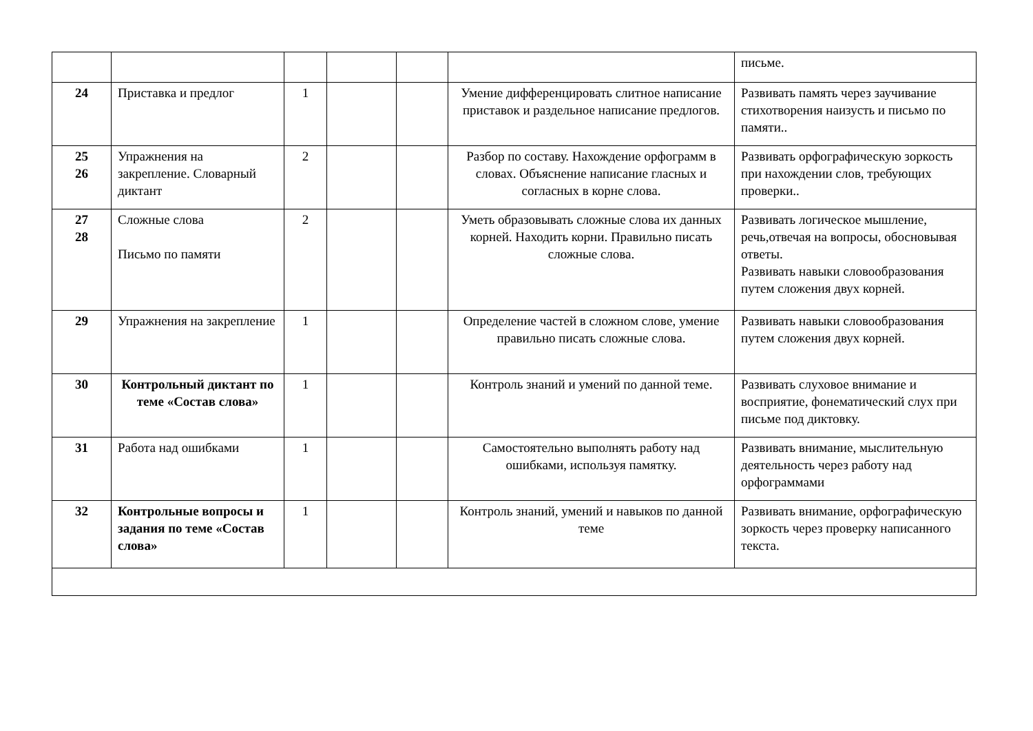| | | | | | | письме. |
| 24 | Приставка и предлог | 1 | | | Умение дифференцировать слитное написание приставок и раздельное написание предлогов. | Развивать память через заучивание стихотворения наизусть и письмо по памяти.. |
| 25 26 | Упражнения на закрепление. Словарный диктант | 2 | | | Разбор по составу. Нахождение орфограмм в словах. Объяснение написание гласных и согласных в корне слова. | Развивать орфографическую зоркость при нахождении слов, требующих проверки.. |
| 27 28 | Сложные слова Письмо по памяти | 2 | | | Уметь образовывать сложные слова их данных корней. Находить корни. Правильно писать сложные слова. | Развивать логическое мышление, речь,отвечая на вопросы, обосновывая ответы. Развивать навыки словообразования путем сложения двух корней. |
| 29 | Упражнения на закрепление | 1 | | | Определение частей в сложном слове, умение правильно писать сложные слова. | Развивать навыки словообразования путем сложения двух корней. |
| 30 | Контрольный диктант по теме «Состав слова» | 1 | | | Контроль знаний и умений по данной теме. | Развивать слуховое внимание и восприятие, фонематический слух при письме под диктовку. |
| 31 | Работа над ошибками | 1 | | | Самостоятельно выполнять работу над ошибками, используя памятку. | Развивать внимание, мыслительную деятельность через работу над орфограммами |
| 32 | Контрольные вопросы и задания по теме «Состав слова» | 1 | | | Контроль знаний, умений и навыков по данной теме | Развивать внимание, орфографическую зоркость через проверку написанного текста. |